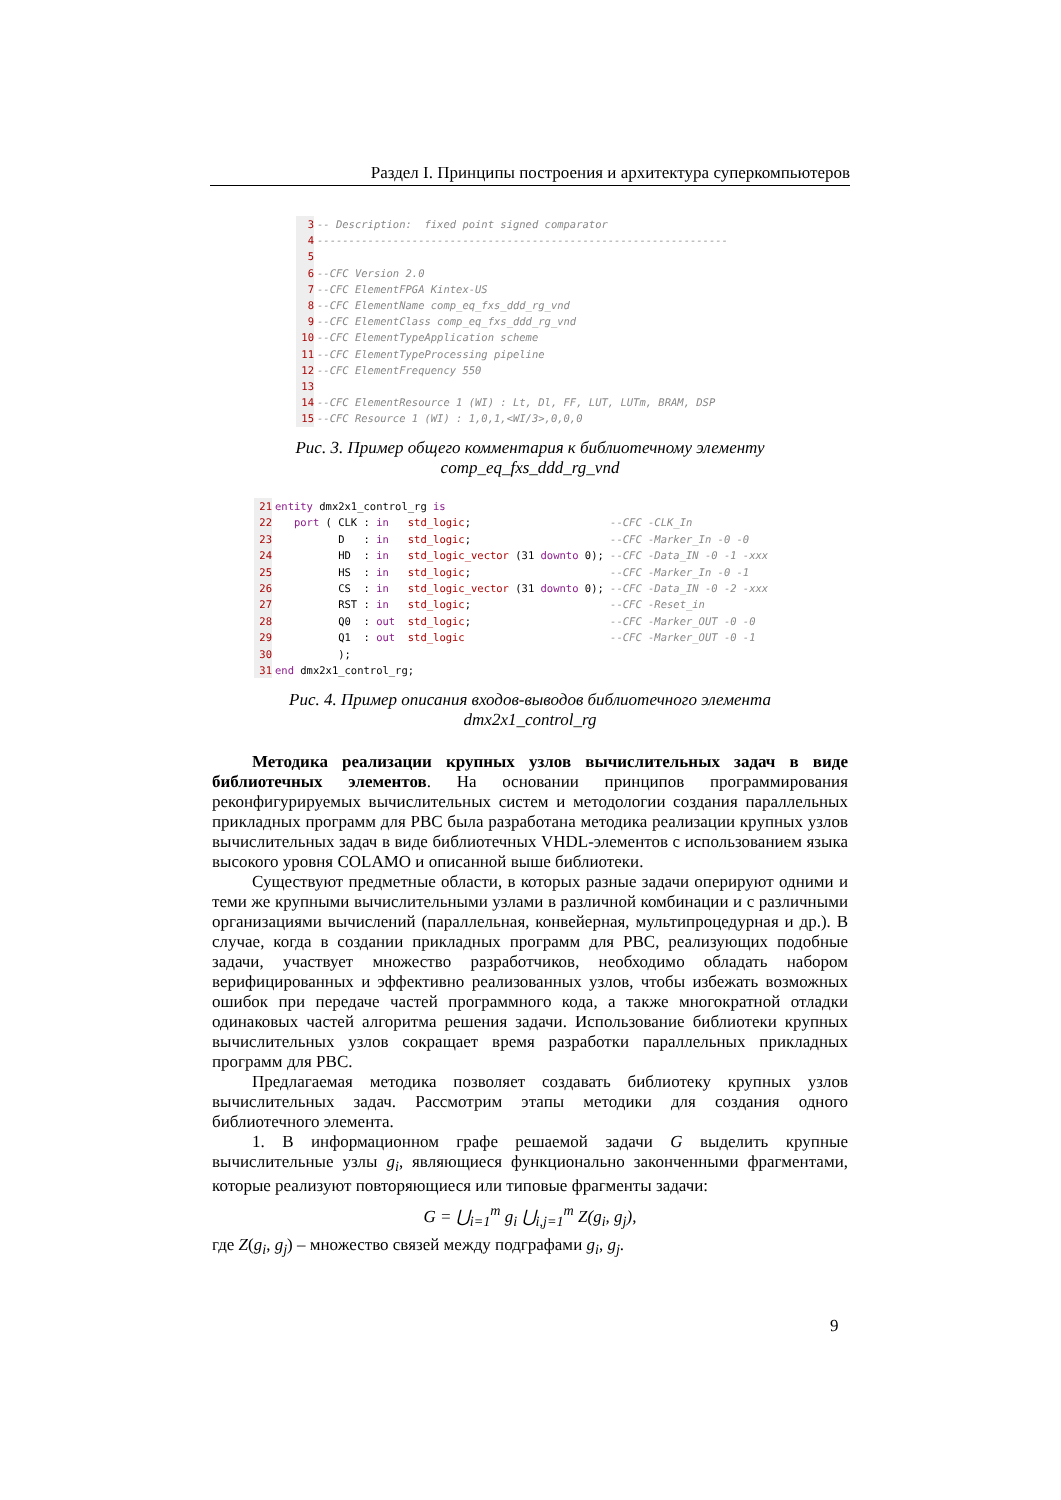Раздел I. Принципы построения и архитектура суперкомпьютеров
3-- Description:  fixed point signed comparator
4-----------------------------------------------------------------
5
6--CFC Version 2.0
7--CFC ElementFPGA Kintex-US
8--CFC ElementName comp_eq_fxs_ddd_rg_vnd
9--CFC ElementClass comp_eq_fxs_ddd_rg_vnd
10--CFC ElementTypeApplication scheme
11--CFC ElementTypeProcessing pipeline
12--CFC ElementFrequency 550
13
14--CFC ElementResource 1 (WI) : Lt, Dl, FF, LUT, LUTm, BRAM, DSP
15--CFC Resource 1 (WI) : 1,0,1,<WI/3>,0,0,0
Рис. 3. Пример общего комментария к библиотечному элементу
comp_eq_fxs_ddd_rg_vnd
21 entity dmx2x1_control_rg is
22   port ( CLK : in   std_logic;                      --CFC -CLK_In
23          D   : in   std_logic;                      --CFC -Marker_In -0 -0
24          HD  : in   std_logic_vector (31 downto 0); --CFC -Data_IN -0 -1 -xxx
25          HS  : in   std_logic;                      --CFC -Marker_In -0 -1
26          CS  : in   std_logic_vector (31 downto 0); --CFC -Data_IN -0 -2 -xxx
27          RST : in   std_logic;                      --CFC -Reset_in
28          Q0  : out  std_logic;                      --CFC -Marker_OUT -0 -0
29          Q1  : out  std_logic                       --CFC -Marker_OUT -0 -1
30          );
31 end dmx2x1_control_rg;
Рис. 4. Пример описания входов-выводов библиотечного элемента
dmx2x1_control_rg
Методика реализации крупных узлов вычислительных задач в виде библиотечных элементов. На основании принципов программирования реконфигурируемых вычислительных систем и методологии создания параллельных прикладных программ для РВС была разработана методика реализации крупных узлов вычислительных задач в виде библиотечных VHDL-элементов с использованием языка высокого уровня COLAMO и описанной выше библиотеки.
Существуют предметные области, в которых разные задачи оперируют одними и теми же крупными вычислительными узлами в различной комбинации и с различными организациями вычислений (параллельная, конвейерная, мультипроцедурная и др.). В случае, когда в создании прикладных программ для РВС, реализующих подобные задачи, участвует множество разработчиков, необходимо обладать набором верифицированных и эффективно реализованных узлов, чтобы избежать возможных ошибок при передаче частей программного кода, а также многократной отладки одинаковых частей алгоритма решения задачи. Использование библиотеки крупных вычислительных узлов сокращает время разработки параллельных прикладных программ для РВС.
Предлагаемая методика позволяет создавать библиотеку крупных узлов вычислительных задач. Рассмотрим этапы методики для создания одного библиотечного элемента.
1. В информационном графе решаемой задачи G выделить крупные вычислительные узлы g<sub>i</sub>, являющиеся функционально законченными фрагментами, которые реализуют повторяющиеся или типовые фрагменты задачи:
G = ⋃<sub>i=1</sub><sup>m</sup> g<sub>i</sub> ⋃<sub>i,j=1</sub><sup>m</sup> Z(g<sub>i</sub>, g<sub>j</sub>),
где Z(g<sub>i</sub>, g<sub>j</sub>) – множество связей между подграфами g<sub>i</sub>, g<sub>j</sub>.
9